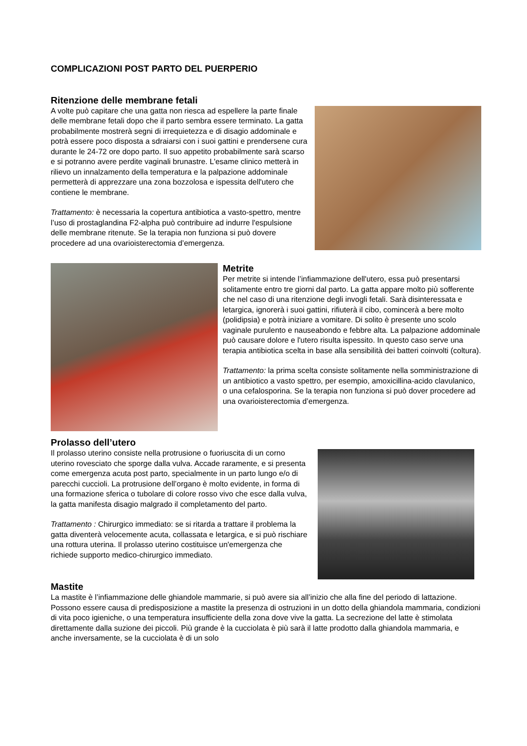COMPLICAZIONI POST PARTO DEL PUERPERIO
Ritenzione delle membrane fetali
A volte può capitare che una gatta non riesca ad espellere la parte finale delle membrane fetali dopo che il parto sembra essere terminato. La gatta probabilmente mostrerà segni di irrequietezza e di disagio addominale e potrà essere poco disposta a sdraiarsi con i suoi gattini e prendersene cura durante le 24-72 ore dopo parto. Il suo appetito probabilmente sarà scarso e si potranno avere perdite vaginali brunastre. L'esame clinico metterà in rilievo un innalzamento della temperatura e la palpazione addominale permetterà di apprezzare una zona bozzolosa e ispessita dell'utero che contiene le membrane.
Trattamento: è necessaria la copertura antibiotica a vasto-spettro, mentre l’uso di prostaglandina F2-alpha può contribuire ad indurre l'espulsione delle membrane ritenute. Se la terapia non funziona si può dovere procedere ad una ovarioisterectomia d’emergenza.
Metrite
Per metrite si intende l’infiammazione dell'utero, essa può presentarsi solitamente entro tre giorni dal parto. La gatta appare molto più sofferente che nel caso di una ritenzione degli invogli fetali. Sarà disinteressata e letargica, ignorerà i suoi gattini, rifiuterà il cibo, comincerà a bere molto (polidipsia) e potrà iniziare a vomitare. Di solito è presente uno scolo vaginale purulento e nauseabondo e febbre alta. La palpazione addominale può causare dolore e l'utero risulta ispessito. In questo caso serve una terapia antibiotica scelta in base alla sensibilità dei batteri coinvolti (coltura).
Trattamento: la prima scelta consiste solitamente nella somministrazione di un antibiotico a vasto spettro, per esempio, amoxicillina-acido clavulanico, o una cefalosporina. Se la terapia non funziona si può dover procedere ad una ovarioisterectomia d’emergenza.
Prolasso dell’utero
Il prolasso uterino consiste nella protrusione o fuoriuscita di un corno uterino rovesciato che sporge dalla vulva. Accade raramente, e si presenta come emergenza acuta post parto, specialmente in un parto lungo e/o di parecchi cuccioli. La protrusione dell’organo è molto evidente, in forma di una formazione sferica o tubolare di colore rosso vivo che esce dalla vulva, la gatta manifesta disagio malgrado il completamento del parto.
Trattamento : Chirurgico immediato: se si ritarda a trattare il problema la gatta diventerà velocemente acuta, collassata e letargica, e si può rischiare una rottura uterina. Il prolasso uterino costituisce un'emergenza che richiede supporto medico-chirurgico immediato.
Mastite
La mastite è l’infiammazione delle ghiandole mammarie, si può avere sia all’inizio che alla fine del periodo di lattazione. Possono essere causa di predisposizione a mastite la presenza di ostruzioni in un dotto della ghiandola mammaria, condizioni di vita poco igieniche, o una temperatura insufficiente della zona dove vive la gatta. La secrezione del latte è stimolata direttamente dalla suzione dei piccoli. Più grande è la cucciolata è più sarà il latte prodotto dalla ghiandola mammaria, e anche inversamente, se la cucciolata è di un solo